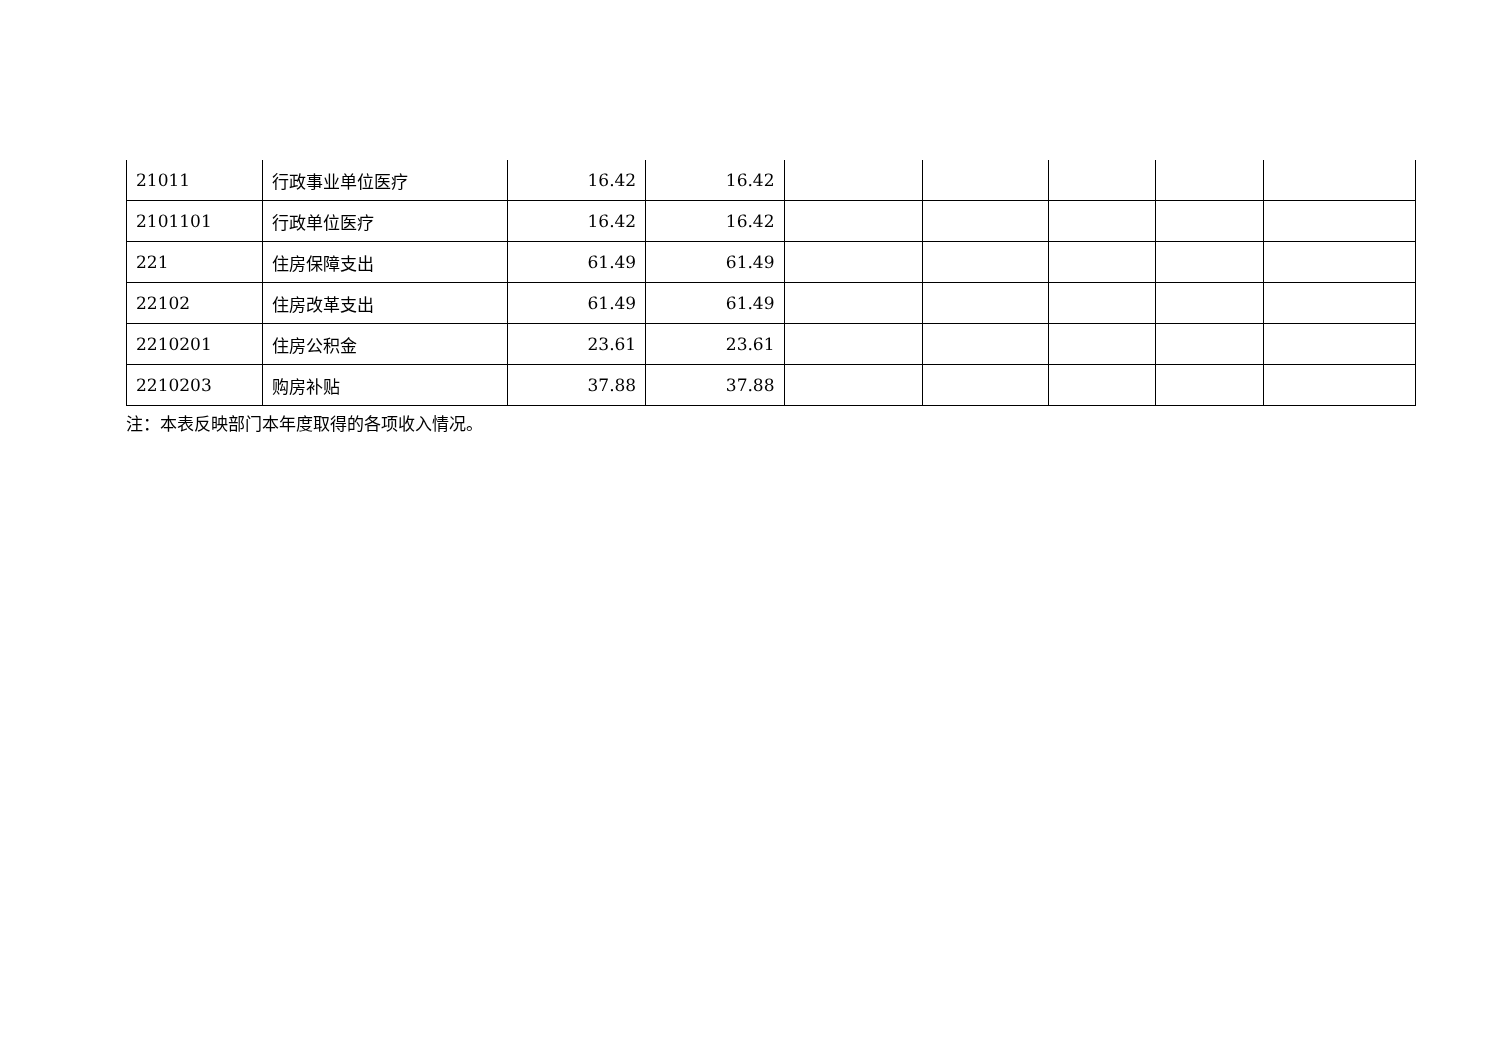| 21011 | 行政事业单位医疗 | 16.42 | 16.42 | | | | | |
| 2101101 | 行政单位医疗 | 16.42 | 16.42 | | | | | |
| 221 | 住房保障支出 | 61.49 | 61.49 | | | | | |
| 22102 | 住房改革支出 | 61.49 | 61.49 | | | | | |
| 2210201 | 住房公积金 | 23.61 | 23.61 | | | | | |
| 2210203 | 购房补贴 | 37.88 | 37.88 | | | | | |
注：本表反映部门本年度取得的各项收入情况。